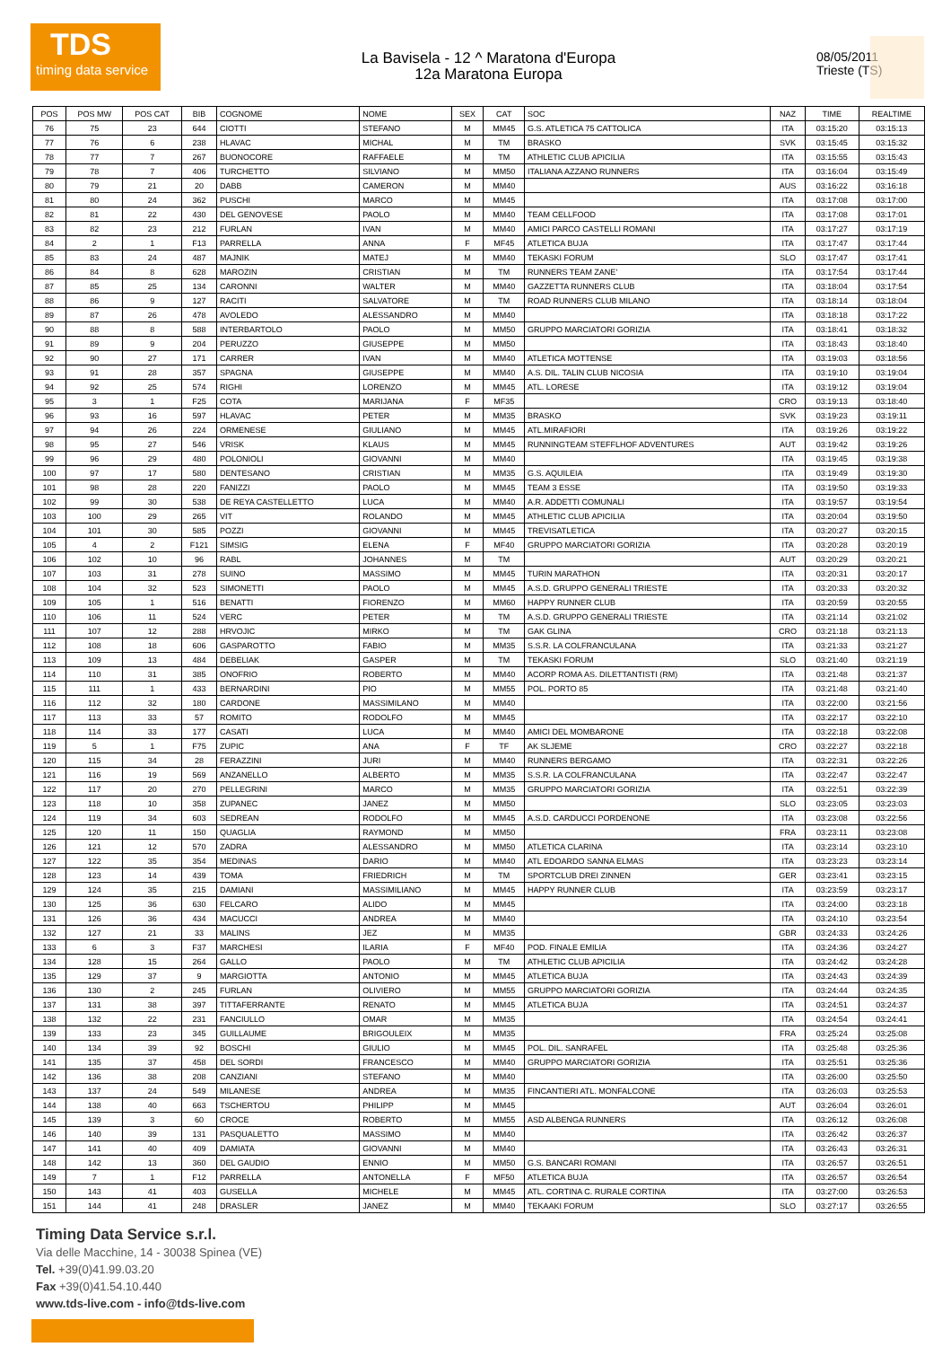TDS
timing data service
La Bavisela - 12 ^ Maratona d'Europa
12a Maratona Europa
08/05/2011
Trieste (TS)
| POS | POS MW | POS CAT | BIB | COGNOME | NOME | SEX | CAT | SOC | NAZ | TIME | REALTIME |
| --- | --- | --- | --- | --- | --- | --- | --- | --- | --- | --- | --- |
| 76 | 75 | 23 | 644 | CIOTTI | STEFANO | M | MM45 | G.S. ATLETICA 75 CATTOLICA | ITA | 03:15:20 | 03:15:13 |
| 77 | 76 | 6 | 238 | HLAVAC | MICHAL | M | TM | BRASKO | SVK | 03:15:45 | 03:15:32 |
| 78 | 77 | 7 | 267 | BUONOCORE | RAFFAELE | M | TM | ATHLETIC CLUB APICILIA | ITA | 03:15:55 | 03:15:43 |
| 79 | 78 | 7 | 406 | TURCHETTO | SILVIANO | M | MM50 | ITALIANA AZZANO RUNNERS | ITA | 03:16:04 | 03:15:49 |
| 80 | 79 | 21 | 20 | DABB | CAMERON | M | MM40 | | AUS | 03:16:22 | 03:16:18 |
| 81 | 80 | 24 | 362 | PUSCHI | MARCO | M | MM45 | | ITA | 03:17:08 | 03:17:00 |
| 82 | 81 | 22 | 430 | DEL GENOVESE | PAOLO | M | MM40 | TEAM CELLFOOD | ITA | 03:17:08 | 03:17:01 |
| 83 | 82 | 23 | 212 | FURLAN | IVAN | M | MM40 | AMICI PARCO CASTELLI ROMANI | ITA | 03:17:27 | 03:17:19 |
| 84 | 2 | 1 | F13 | PARRELLA | ANNA | F | MF45 | ATLETICA BUJA | ITA | 03:17:47 | 03:17:44 |
| 85 | 83 | 24 | 487 | MAJNIK | MATEJ | M | MM40 | TEKASKI FORUM | SLO | 03:17:47 | 03:17:41 |
| 86 | 84 | 8 | 628 | MAROZIN | CRISTIAN | M | TM | RUNNERS TEAM ZANE' | ITA | 03:17:54 | 03:17:44 |
| 87 | 85 | 25 | 134 | CARONNI | WALTER | M | MM40 | GAZZETTA RUNNERS CLUB | ITA | 03:18:04 | 03:17:54 |
| 88 | 86 | 9 | 127 | RACITI | SALVATORE | M | TM | ROAD RUNNERS CLUB MILANO | ITA | 03:18:14 | 03:18:04 |
| 89 | 87 | 26 | 478 | AVOLEDO | ALESSANDRO | M | MM40 | | ITA | 03:18:18 | 03:17:22 |
| 90 | 88 | 8 | 588 | INTERBARTOLO | PAOLO | M | MM50 | GRUPPO MARCIATORI GORIZIA | ITA | 03:18:41 | 03:18:32 |
| 91 | 89 | 9 | 204 | PERUZZO | GIUSEPPE | M | MM50 | | ITA | 03:18:43 | 03:18:40 |
| 92 | 90 | 27 | 171 | CARRER | IVAN | M | MM40 | ATLETICA MOTTENSE | ITA | 03:19:03 | 03:18:56 |
| 93 | 91 | 28 | 357 | SPAGNA | GIUSEPPE | M | MM40 | A.S. DIL. TALIN CLUB NICOSIA | ITA | 03:19:10 | 03:19:04 |
| 94 | 92 | 25 | 574 | RIGHI | LORENZO | M | MM45 | ATL. LORESE | ITA | 03:19:12 | 03:19:04 |
| 95 | 3 | 1 | F25 | COTA | MARIJANA | F | MF35 | | CRO | 03:19:13 | 03:18:40 |
| 96 | 93 | 16 | 597 | HLAVAC | PETER | M | MM35 | BRASKO | SVK | 03:19:23 | 03:19:11 |
| 97 | 94 | 26 | 224 | ORMENESE | GIULIANO | M | MM45 | ATL.MIRAFIORI | ITA | 03:19:26 | 03:19:22 |
| 98 | 95 | 27 | 546 | VRISK | KLAUS | M | MM45 | RUNNINGTEAM STEFFLHOF ADVENTURES | AUT | 03:19:42 | 03:19:26 |
| 99 | 96 | 29 | 480 | POLONIOLI | GIOVANNI | M | MM40 | | ITA | 03:19:45 | 03:19:38 |
| 100 | 97 | 17 | 580 | DENTESANO | CRISTIAN | M | MM35 | G.S. AQUILEIA | ITA | 03:19:49 | 03:19:30 |
| 101 | 98 | 28 | 220 | FANIZZI | PAOLO | M | MM45 | TEAM 3 ESSE | ITA | 03:19:50 | 03:19:33 |
| 102 | 99 | 30 | 538 | DE REYA CASTELLETTO | LUCA | M | MM40 | A.R. ADDETTI COMUNALI | ITA | 03:19:57 | 03:19:54 |
| 103 | 100 | 29 | 265 | VIT | ROLANDO | M | MM45 | ATHLETIC CLUB APICILIA | ITA | 03:20:04 | 03:19:50 |
| 104 | 101 | 30 | 585 | POZZI | GIOVANNI | M | MM45 | TREVISATLETICA | ITA | 03:20:27 | 03:20:15 |
| 105 | 4 | 2 | F121 | SIMSIG | ELENA | F | MF40 | GRUPPO MARCIATORI GORIZIA | ITA | 03:20:28 | 03:20:19 |
| 106 | 102 | 10 | 96 | RABL | JOHANNES | M | TM | | AUT | 03:20:29 | 03:20:21 |
| 107 | 103 | 31 | 278 | SUINO | MASSIMO | M | MM45 | TURIN MARATHON | ITA | 03:20:31 | 03:20:17 |
| 108 | 104 | 32 | 523 | SIMONETTI | PAOLO | M | MM45 | A.S.D. GRUPPO GENERALI TRIESTE | ITA | 03:20:33 | 03:20:32 |
| 109 | 105 | 1 | 516 | BENATTI | FIORENZO | M | MM60 | HAPPY RUNNER CLUB | ITA | 03:20:59 | 03:20:55 |
| 110 | 106 | 11 | 524 | VERC | PETER | M | TM | A.S.D. GRUPPO GENERALI TRIESTE | ITA | 03:21:14 | 03:21:02 |
| 111 | 107 | 12 | 288 | HRVOJIC | MIRKO | M | TM | GAK GLINA | CRO | 03:21:18 | 03:21:13 |
| 112 | 108 | 18 | 606 | GASPAROTTO | FABIO | M | MM35 | S.S.R. LA COLFRANCULANA | ITA | 03:21:33 | 03:21:27 |
| 113 | 109 | 13 | 484 | DEBELIAK | GASPER | M | TM | TEKASKI FORUM | SLO | 03:21:40 | 03:21:19 |
| 114 | 110 | 31 | 385 | ONOFRIO | ROBERTO | M | MM40 | ACORP ROMA AS. DILETTANTISTI (RM) | ITA | 03:21:48 | 03:21:37 |
| 115 | 111 | 1 | 433 | BERNARDINI | PIO | M | MM55 | POL. PORTO 85 | ITA | 03:21:48 | 03:21:40 |
| 116 | 112 | 32 | 180 | CARDONE | MASSIMILANO | M | MM40 | | ITA | 03:22:00 | 03:21:56 |
| 117 | 113 | 33 | 57 | ROMITO | RODOLFO | M | MM45 | | ITA | 03:22:17 | 03:22:10 |
| 118 | 114 | 33 | 177 | CASATI | LUCA | M | MM40 | AMICI DEL MOMBARONE | ITA | 03:22:18 | 03:22:08 |
| 119 | 5 | 1 | F75 | ZUPIC | ANA | F | TF | AK SLJEME | CRO | 03:22:27 | 03:22:18 |
| 120 | 115 | 34 | 28 | FERAZZINI | JURI | M | MM40 | RUNNERS BERGAMO | ITA | 03:22:31 | 03:22:26 |
| 121 | 116 | 19 | 569 | ANZANELLO | ALBERTO | M | MM35 | S.S.R. LA COLFRANCULANA | ITA | 03:22:47 | 03:22:47 |
| 122 | 117 | 20 | 270 | PELLEGRINI | MARCO | M | MM35 | GRUPPO MARCIATORI GORIZIA | ITA | 03:22:51 | 03:22:39 |
| 123 | 118 | 10 | 358 | ZUPANEC | JANEZ | M | MM50 | | SLO | 03:23:05 | 03:23:03 |
| 124 | 119 | 34 | 603 | SEDREAN | RODOLFO | M | MM45 | A.S.D. CARDUCCI PORDENONE | ITA | 03:23:08 | 03:22:56 |
| 125 | 120 | 11 | 150 | QUAGLIA | RAYMOND | M | MM50 | | FRA | 03:23:11 | 03:23:08 |
| 126 | 121 | 12 | 570 | ZADRA | ALESSANDRO | M | MM50 | ATLETICA CLARINA | ITA | 03:23:14 | 03:23:10 |
| 127 | 122 | 35 | 354 | MEDINAS | DARIO | M | MM40 | ATL EDOARDO SANNA ELMAS | ITA | 03:23:23 | 03:23:14 |
| 128 | 123 | 14 | 439 | TOMA | FRIEDRICH | M | TM | SPORTCLUB DREI ZINNEN | GER | 03:23:41 | 03:23:15 |
| 129 | 124 | 35 | 215 | DAMIANI | MASSIMILIANO | M | MM45 | HAPPY RUNNER CLUB | ITA | 03:23:59 | 03:23:17 |
| 130 | 125 | 36 | 630 | FELCARO | ALIDO | M | MM45 | | ITA | 03:24:00 | 03:23:18 |
| 131 | 126 | 36 | 434 | MACUCCI | ANDREA | M | MM40 | | ITA | 03:24:10 | 03:23:54 |
| 132 | 127 | 21 | 33 | MALINS | JEZ | M | MM35 | | GBR | 03:24:33 | 03:24:26 |
| 133 | 6 | 3 | F37 | MARCHESI | ILARIA | F | MF40 | POD. FINALE EMILIA | ITA | 03:24:36 | 03:24:27 |
| 134 | 128 | 15 | 264 | GALLO | PAOLO | M | TM | ATHLETIC CLUB APICILIA | ITA | 03:24:42 | 03:24:28 |
| 135 | 129 | 37 | 9 | MARGIOTTA | ANTONIO | M | MM45 | ATLETICA BUJA | ITA | 03:24:43 | 03:24:39 |
| 136 | 130 | 2 | 245 | FURLAN | OLIVIERO | M | MM55 | GRUPPO MARCIATORI GORIZIA | ITA | 03:24:44 | 03:24:35 |
| 137 | 131 | 38 | 397 | TITTAFERRANTE | RENATO | M | MM45 | ATLETICA BUJA | ITA | 03:24:51 | 03:24:37 |
| 138 | 132 | 22 | 231 | FANCIULLO | OMAR | M | MM35 | | ITA | 03:24:54 | 03:24:41 |
| 139 | 133 | 23 | 345 | GUILLAUME | BRIGOULEIX | M | MM35 | | FRA | 03:25:24 | 03:25:08 |
| 140 | 134 | 39 | 92 | BOSCHI | GIULIO | M | MM45 | POL. DIL. SANRAFEL | ITA | 03:25:48 | 03:25:36 |
| 141 | 135 | 37 | 458 | DEL SORDI | FRANCESCO | M | MM40 | GRUPPO MARCIATORI GORIZIA | ITA | 03:25:51 | 03:25:36 |
| 142 | 136 | 38 | 208 | CANZIANI | STEFANO | M | MM40 | | ITA | 03:26:00 | 03:25:50 |
| 143 | 137 | 24 | 549 | MILANESE | ANDREA | M | MM35 | FINCANTIERI ATL. MONFALCONE | ITA | 03:26:03 | 03:25:53 |
| 144 | 138 | 40 | 663 | TSCHERTOU | PHILIPP | M | MM45 | | AUT | 03:26:04 | 03:26:01 |
| 145 | 139 | 3 | 60 | CROCE | ROBERTO | M | MM55 | ASD ALBENGA RUNNERS | ITA | 03:26:12 | 03:26:08 |
| 146 | 140 | 39 | 131 | PASQUALETTO | MASSIMO | M | MM40 | | ITA | 03:26:42 | 03:26:37 |
| 147 | 141 | 40 | 409 | DAMIATA | GIOVANNI | M | MM40 | | ITA | 03:26:43 | 03:26:31 |
| 148 | 142 | 13 | 360 | DEL GAUDIO | ENNIO | M | MM50 | G.S. BANCARI ROMANI | ITA | 03:26:57 | 03:26:51 |
| 149 | 7 | 1 | F12 | PARRELLA | ANTONELLA | F | MF50 | ATLETICA BUJA | ITA | 03:26:57 | 03:26:54 |
| 150 | 143 | 41 | 403 | GUSELLA | MICHELE | M | MM45 | ATL. CORTINA C. RURALE CORTINA | ITA | 03:27:00 | 03:26:53 |
| 151 | 144 | 41 | 248 | DRASLER | JANEZ | M | MM40 | TEKAAKI FORUM | SLO | 03:27:17 | 03:26:55 |
Timing Data Service s.r.l.
Via delle Macchine, 14 - 30038 Spinea (VE)
Tel. +39(0)41.99.03.20
Fax +39(0)41.54.10.440
www.tds-live.com - info@tds-live.com